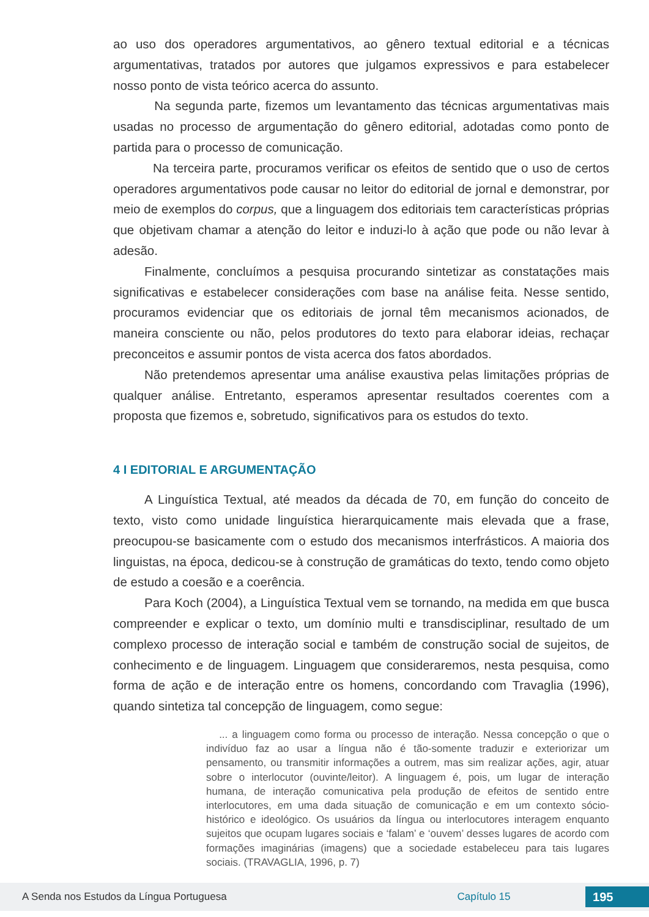ao uso dos operadores argumentativos, ao gênero textual editorial e a técnicas argumentativas, tratados por autores que julgamos expressivos e para estabelecer nosso ponto de vista teórico acerca do assunto.
Na segunda parte, fizemos um levantamento das técnicas argumentativas mais usadas no processo de argumentação do gênero editorial, adotadas como ponto de partida para o processo de comunicação.
Na terceira parte, procuramos verificar os efeitos de sentido que o uso de certos operadores argumentativos pode causar no leitor do editorial de jornal e demonstrar, por meio de exemplos do corpus, que a linguagem dos editoriais tem características próprias que objetivam chamar a atenção do leitor e induzi-lo à ação que pode ou não levar à adesão.
Finalmente, concluímos a pesquisa procurando sintetizar as constatações mais significativas e estabelecer considerações com base na análise feita. Nesse sentido, procuramos evidenciar que os editoriais de jornal têm mecanismos acionados, de maneira consciente ou não, pelos produtores do texto para elaborar ideias, rechaçar preconceitos e assumir pontos de vista acerca dos fatos abordados.
Não pretendemos apresentar uma análise exaustiva pelas limitações próprias de qualquer análise. Entretanto, esperamos apresentar resultados coerentes com a proposta que fizemos e, sobretudo, significativos para os estudos do texto.
4 I EDITORIAL E ARGUMENTAÇÃO
A Linguística Textual, até meados da década de 70, em função do conceito de texto, visto como unidade linguística hierarquicamente mais elevada que a frase, preocupou-se basicamente com o estudo dos mecanismos interfrásticos. A maioria dos linguistas, na época, dedicou-se à construção de gramáticas do texto, tendo como objeto de estudo a coesão e a coerência.
Para Koch (2004), a Linguística Textual vem se tornando, na medida em que busca compreender e explicar o texto, um domínio multi e transdisciplinar, resultado de um complexo processo de interação social e também de construção social de sujeitos, de conhecimento e de linguagem. Linguagem que consideraremos, nesta pesquisa, como forma de ação e de interação entre os homens, concordando com Travaglia (1996), quando sintetiza tal concepção de linguagem, como segue:
... a linguagem como forma ou processo de interação. Nessa concepção o que o indivíduo faz ao usar a língua não é tão-somente traduzir e exteriorizar um pensamento, ou transmitir informações a outrem, mas sim realizar ações, agir, atuar sobre o interlocutor (ouvinte/leitor). A linguagem é, pois, um lugar de interação humana, de interação comunicativa pela produção de efeitos de sentido entre interlocutores, em uma dada situação de comunicação e em um contexto sócio-histórico e ideológico. Os usuários da língua ou interlocutores interagem enquanto sujeitos que ocupam lugares sociais e ‘falam’ e ‘ouvem’ desses lugares de acordo com formações imaginárias (imagens) que a sociedade estabeleceu para tais lugares sociais. (TRAVAGLIA, 1996, p. 7)
A Senda nos Estudos da Língua Portuguesa Capítulo 15 195